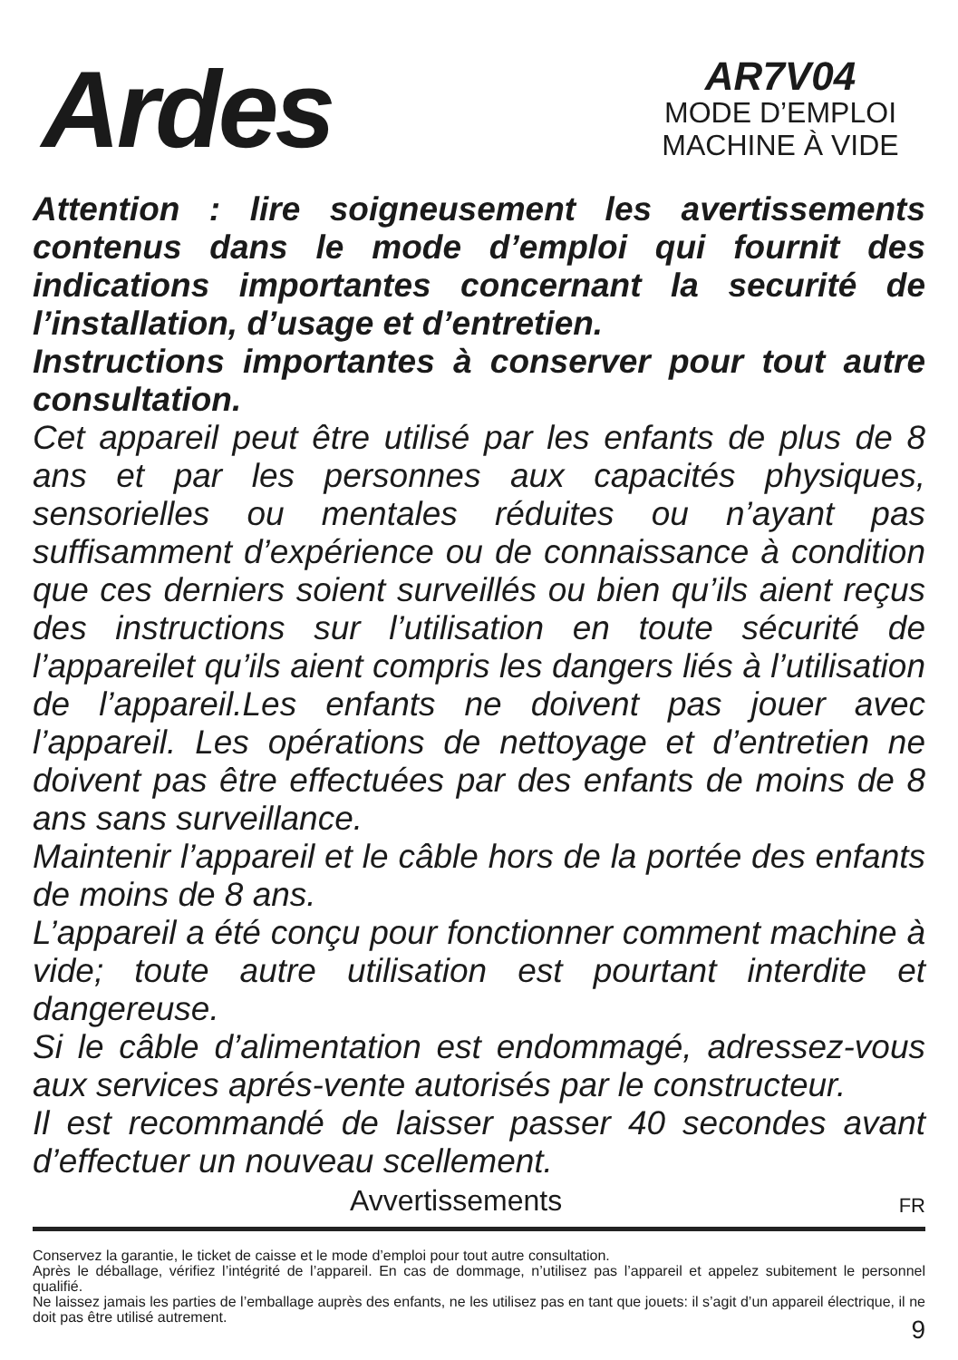Ardes
AR7V04
MODE D’EMPLOI
MACHINE À VIDE
Attention : lire soigneusement les avertissements contenus dans le mode d’emploi qui fournit des indications importantes concernant la securité de l’installation, d’usage et d’entretien.
Instructions importantes à conserver pour tout autre consultation.
Cet appareil peut être utilisé par les enfants de plus de 8 ans et par les personnes aux capacités physiques, sensorielles ou mentales réduites ou n’ayant pas suffisamment d’expérience ou de connaissance à condition que ces derniers soient surveillés ou bien qu’ils aient reçus des instructions sur l’utilisation en toute sécurité de l’appareilet qu’ils aient compris les dangers liés à l’utilisation de l’appareil.Les enfants ne doivent pas jouer avec l’appareil. Les opérations de nettoyage et d’entretien ne doivent pas être effectuées par des enfants de moins de 8 ans sans surveillance.
Maintenir l’appareil et le câble hors de la portée des enfants de moins de 8 ans.
L’appareil a été conçu pour fonctionner comment machine à vide; toute autre utilisation est pourtant interdite et dangereuse.
Si le câble d’alimentation est endommagé, adressez-vous aux services aprés-vente autorisés par le constructeur.
Il est recommandé de laisser passer 40 secondes avant d’effectuer un nouveau scellement.
Avvertissements FR
Conservez la garantie, le ticket de caisse et le mode d’emploi pour tout autre consultation.
Après le déballage, vérifiez l’intégrité de l’appareil. En cas de dommage, n’utilisez pas l’appareil et appelez subitement le personnel qualifié.
Ne laissez jamais les parties de l’emballage auprès des enfants, ne les utilisez pas en tant que jouets: il s’agit d’un appareil électrique, il ne doit pas être utilisé autrement.
9